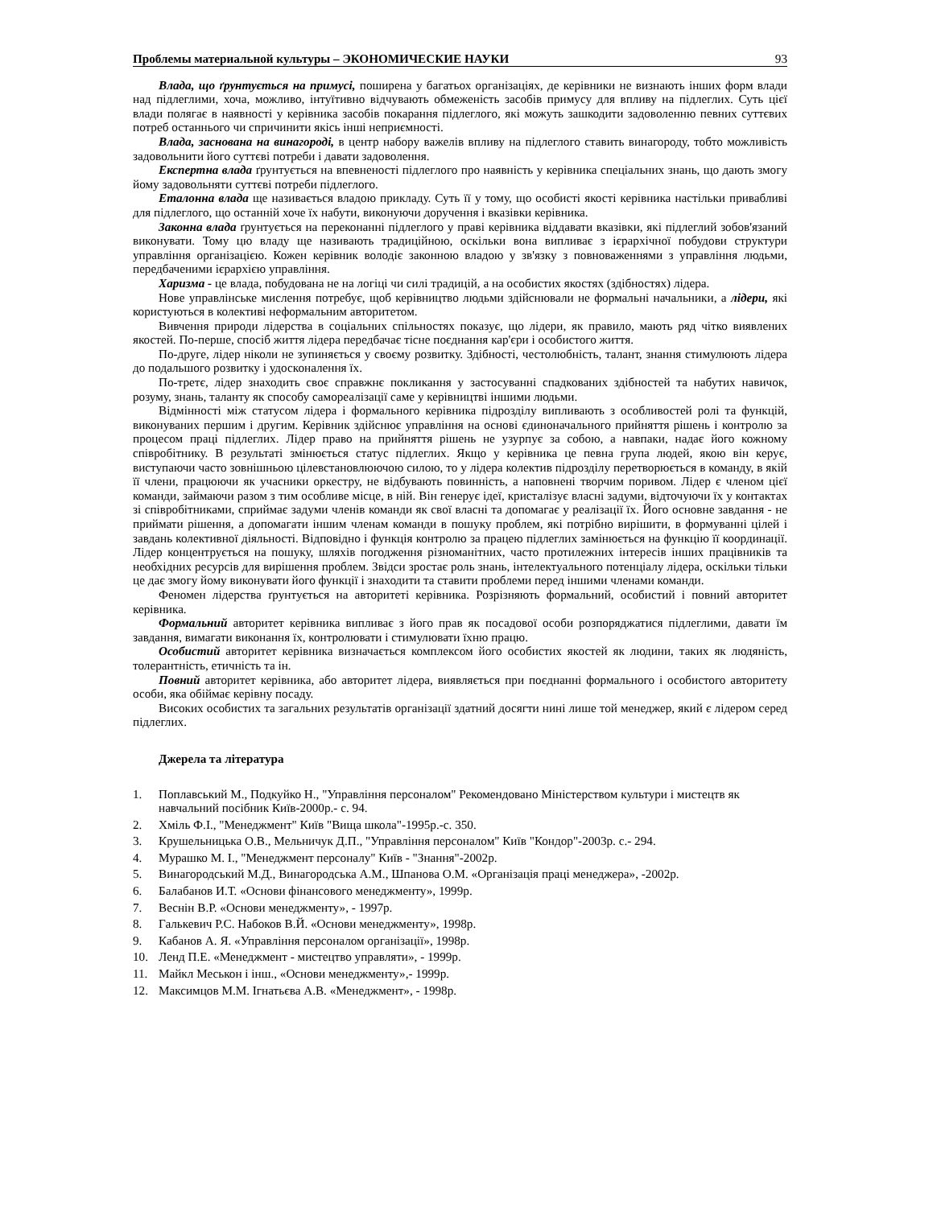Проблемы материальной культуры – ЭКОНОМИЧЕСКИЕ НАУКИ 93
Влада, що ґрунтується на примусі, поширена у багатьох організаціях, де керівники не визнають інших форм влади над підлеглими, хоча, можливо, інтуїтивно відчувають обмеженість засобів примусу для впливу на підлеглих. Суть цієї влади полягає в наявності у керівника засобів покарання підлеглого, які можуть зашкодити задоволенню певних суттєвих потреб останнього чи спричинити якісь інші неприємності.
Влада, заснована на винагороді, в центр набору важелів впливу на підлеглого ставить винагороду, тобто можливість задовольнити його суттєві потреби і давати задоволення.
Експертна влада ґрунтується на впевненості підлеглого про наявність у керівника спеціальних знань, що дають змогу йому задовольняти суттєві потреби підлеглого.
Еталонна влада ще називається владою прикладу. Суть її у тому, що особисті якості керівника настільки привабливі для підлеглого, що останній хоче їх набути, виконуючи доручення і вказівки керівника.
Законна влада ґрунтується на переконанні підлеглого у праві керівника віддавати вказівки, які підлеглий зобов'язаний виконувати. Тому цю владу ще називають традиційною, оскільки вона випливає з ієрархічної побудови структури управління організацією. Кожен керівник володіє законною владою у зв'язку з повноваженнями з управління людьми, передбаченими ієрархією управління.
Харизма - це влада, побудована не на логіці чи силі традицій, а на особистих якостях (здібностях) лідера.
Нове управлінське мислення потребує, щоб керівництво людьми здійснювали не формальні начальники, а лідери, які користуються в колективі неформальним авторитетом.
Вивчення природи лідерства в соціальних спільностях показує, що лідери, як правило, мають ряд чітко виявлених якостей. По-перше, спосіб життя лідера передбачає тісне поєднання кар'єри і особистого життя.
По-друге, лідер ніколи не зупиняється у своєму розвитку. Здібності, честолюбність, талант, знання стимулюють лідера до подальшого розвитку і удосконалення їх.
По-третє, лідер знаходить своє справжнє покликання у застосуванні спадкованих здібностей та набутих навичок, розуму, знань, таланту як способу самореалізації саме у керівництві іншими людьми.
Відмінності між статусом лідера і формального керівника підрозділу випливають з особливостей ролі та функцій, виконуваних першим і другим. Керівник здійснює управління на основі єдиноначального прийняття рішень і контролю за процесом праці підлеглих. Лідер право на прийняття рішень не узурпує за собою, а навпаки, надає його кожному співробітнику. В результаті змінюється статус підлеглих. Якщо у керівника це певна група людей, якою він керує, виступаючи часто зовнішньою цілевстановлюючою силою, то у лідера колектив підрозділу перетворюється в команду, в якій її члени, працюючи як учасники оркестру, не відбувають повинність, а наповнені творчим поривом. Лідер є членом цієї команди, займаючи разом з тим особливе місце, в ній. Він генерує ідеї, кристалізує власні задуми, відточуючи їх у контактах зі співробітниками, сприймає задуми членів команди як свої власні та допомагає у реалізації їх. Його основне завдання - не приймати рішення, а допомагати іншим членам команди в пошуку проблем, які потрібно вирішити, в формуванні цілей і завдань колективної діяльності. Відповідно і функція контролю за працею підлеглих замінюється на функцію її координації. Лідер концентрується на пошуку, шляхів погодження різноманітних, часто протилежних інтересів інших працівників та необхідних ресурсів для вирішення проблем. Звідси зростає роль знань, інтелектуального потенціалу лідера, оскільки тільки це дає змогу йому виконувати його функції і знаходити та ставити проблеми перед іншими членами команди.
Феномен лідерства ґрунтується на авторитеті керівника. Розрізняють формальний, особистий і повний авторитет керівника.
Формальний авторитет керівника випливає з його прав як посадової особи розпоряджатися підлеглими, давати їм завдання, вимагати виконання їх, контролювати і стимулювати їхню працю.
Особистий авторитет керівника визначається комплексом його особистих якостей як людини, таких як людяність, толерантність, етичність та ін.
Повний авторитет керівника, або авторитет лідера, виявляється при поєднанні формального і особистого авторитету особи, яка обіймає керівну посаду.
Високих особистих та загальних результатів організації здатний досягти нині лише той менеджер, який є лідером серед підлеглих.
Джерела та література
1. Поплавський М., Подкуйко Н., "Управління персоналом" Рекомендовано Міністерством культури і мистецтв як навчальний посібник Київ-2000р.- с. 94.
2. Хміль Ф.І., "Менеджмент" Київ "Вища школа"-1995р.-с. 350.
3. Крушельницька О.В., Мельничук Д.П., "Управління персоналом" Київ "Кондор"-2003р. с.- 294.
4. Мурашко М. І., "Менеджмент персоналу" Київ - "Знання"-2002р.
5. Винагородський М.Д., Винагородська А.М., Шпанова О.М. «Організація праці менеджера», -2002р.
6. Балабанов И.Т. «Основи фінансового менеджменту», 1999р.
7. Веснін В.Р. «Основи менеджменту», - 1997р.
8. Галькевич Р.С. Набоков В.Й. «Основи менеджменту», 1998р.
9. Кабанов А. Я. «Управління персоналом організації», 1998р.
10. Ленд П.Е. «Менеджмент - мистецтво управляти», - 1999р.
11. Майкл Меськон і інш., «Основи менеджменту»,- 1999р.
12. Максимцов М.М. Ігнатьєва А.В. «Менеджмент», - 1998р.